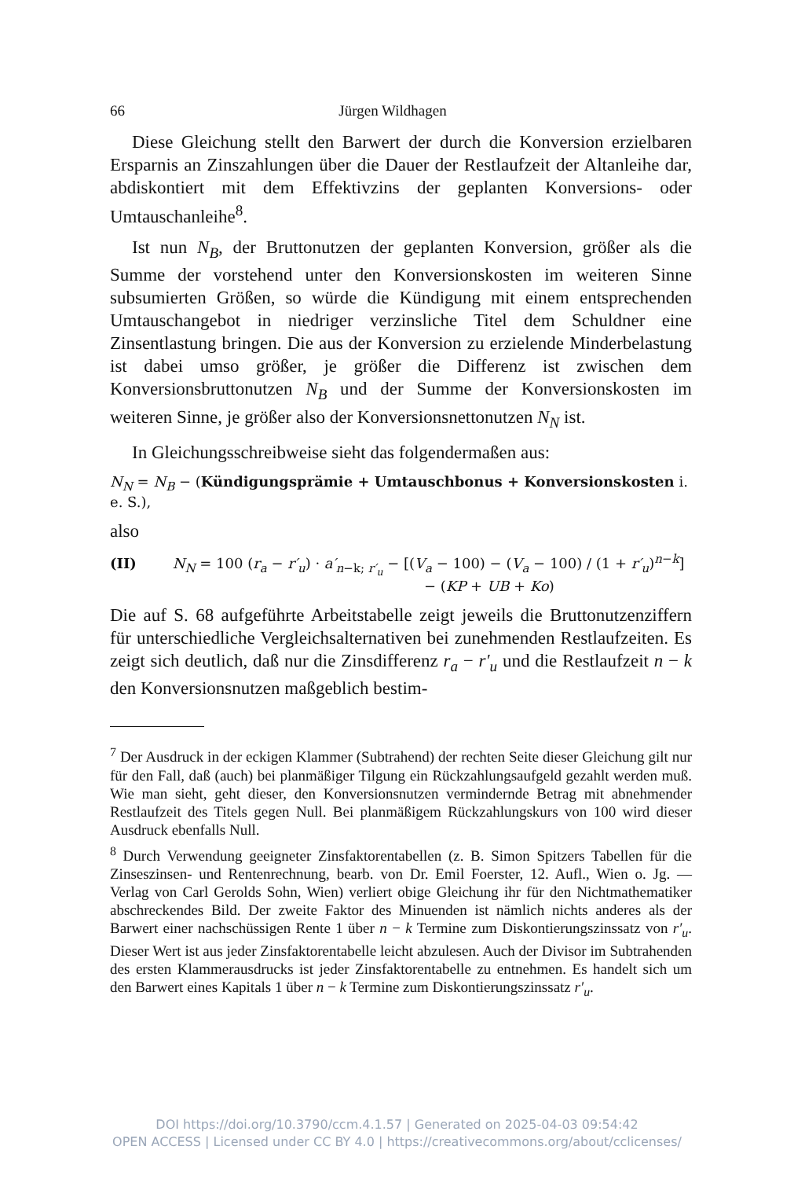66 Jürgen Wildhagen
Diese Gleichung stellt den Barwert der durch die Konversion erzielbaren Ersparnis an Zinszahlungen über die Dauer der Restlaufzeit der Altanleihe dar, abdiskontiert mit dem Effektivzins der geplanten Konversions- oder Umtauschanleihe<sup>8</sup>.
Ist nun N<sub>B</sub>, der Bruttonutzen der geplanten Konversion, größer als die Summe der vorstehend unter den Konversionskosten im weiteren Sinne subsumierten Größen, so würde die Kündigung mit einem entsprechenden Umtauschangebot in niedriger verzinsliche Titel dem Schuldner eine Zinsentlastung bringen. Die aus der Konversion zu erzielende Minderbelastung ist dabei umso größer, je größer die Differenz ist zwischen dem Konversionsbruttonutzen N<sub>B</sub> und der Summe der Konversionskosten im weiteren Sinne, je größer also der Konversionsnettonutzen N<sub>N</sub> ist.
In Gleichungsschreibweise sieht das folgendermaßen aus:
N<sub>N</sub> = N<sub>B</sub> − (Kündigungsprämie + Umtauschbonus + Konversionskosten i. e. S.),
also
(II) N<sub>N</sub> = 100 (r<sub>a</sub> − r′<sub>u</sub>) · a′<sub>n−k; r′<sub>u</sub></sub> − [(V<sub>a</sub> − 100) − (V<sub>a</sub> − 100) / (1 + r′<sub>u</sub>)<sup>n−k</sup>]
− (KP + UB + Ko)
Die auf S. 68 aufgeführte Arbeitstabelle zeigt jeweils die Bruttonutzenziffern für unterschiedliche Vergleichsalternativen bei zunehmenden Restlaufzeiten. Es zeigt sich deutlich, daß nur die Zinsdifferenz r<sub>a</sub> − r′<sub>u</sub> und die Restlaufzeit n − k den Konversionsnutzen maßgeblich bestim-
<sup>7</sup> Der Ausdruck in der eckigen Klammer (Subtrahend) der rechten Seite dieser Gleichung gilt nur für den Fall, daß (auch) bei planmäßiger Tilgung ein Rückzahlungsaufgeld gezahlt werden muß. Wie man sieht, geht dieser, den Konversionsnutzen vermindernde Betrag mit abnehmender Restlaufzeit des Titels gegen Null. Bei planmäßigem Rückzahlungskurs von 100 wird dieser Ausdruck ebenfalls Null.
<sup>8</sup> Durch Verwendung geeigneter Zinsfaktorentabellen (z. B. Simon Spitzers Tabellen für die Zinseszinsen- und Rentenrechnung, bearb. von Dr. Emil Foerster, 12. Aufl., Wien o. Jg. — Verlag von Carl Gerolds Sohn, Wien) verliert obige Gleichung ihr für den Nichtmathematiker abschreckendes Bild. Der zweite Faktor des Minuenden ist nämlich nichts anderes als der Barwert einer nachschüssigen Rente 1 über n − k Termine zum Diskontierungszinssatz von r′<sub>u</sub>. Dieser Wert ist aus jeder Zinsfaktorentabelle leicht abzulesen. Auch der Divisor im Subtrahenden des ersten Klammerausdrucks ist jeder Zinsfaktorentabelle zu entnehmen. Es handelt sich um den Barwert eines Kapitals 1 über n − k Termine zum Diskontierungszinssatz r′<sub>u</sub>.
DOI https://doi.org/10.3790/ccm.4.1.57 | Generated on 2025-04-03 09:54:42
OPEN ACCESS | Licensed under CC BY 4.0 | https://creativecommons.org/about/cclicenses/